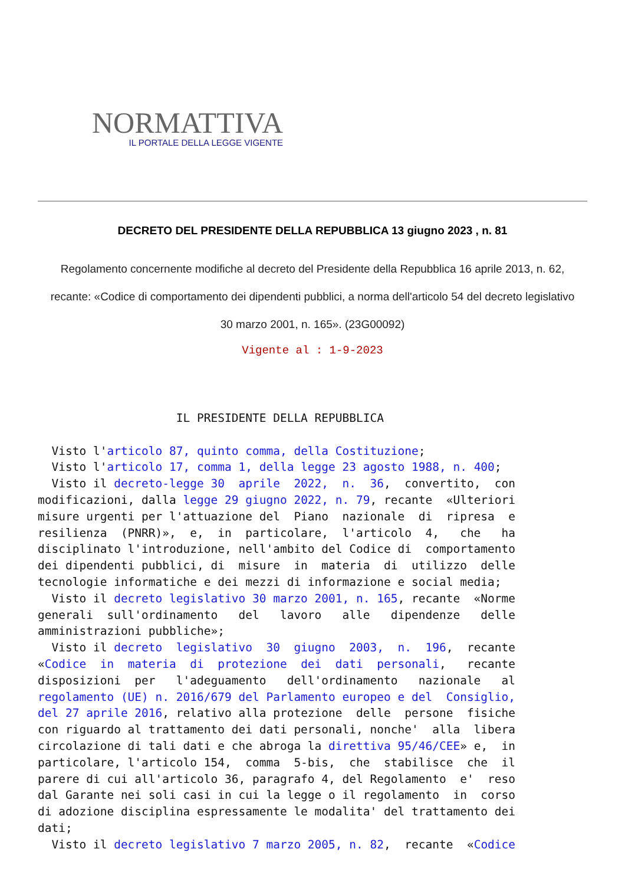NORMATTIVA
IL PORTALE DELLA LEGGE VIGENTE
DECRETO DEL PRESIDENTE DELLA REPUBBLICA 13 giugno 2023 , n. 81
Regolamento concernente modifiche al decreto del Presidente della Repubblica 16 aprile 2013, n. 62, recante: «Codice di comportamento dei dipendenti pubblici, a norma dell'articolo 54 del decreto legislativo 30 marzo 2001, n. 165». (23G00092)
Vigente al : 1-9-2023
                    IL PRESIDENTE DELLA REPUBBLICA

  Visto l'articolo 87, quinto comma, della Costituzione;
  Visto l'articolo 17, comma 1, della legge 23 agosto 1988, n. 400;
  Visto il decreto-legge 30  aprile  2022,  n.  36,  convertito,  con
modificazioni, dalla legge 29 giugno 2022, n. 79, recante  «Ulteriori
misure urgenti per l'attuazione del  Piano  nazionale  di  ripresa  e
resilienza  (PNRR)»,  e,  in  particolare,  l'articolo  4,   che   ha
disciplinato l'introduzione, nell'ambito del Codice di  comportamento
dei dipendenti pubblici, di  misure  in  materia  di  utilizzo  delle
tecnologie informatiche e dei mezzi di informazione e social media;
  Visto il decreto legislativo 30 marzo 2001, n. 165, recante  «Norme
generali  sull'ordinamento   del   lavoro   alle   dipendenze   delle
amministrazioni pubbliche»;
  Visto il decreto  legislativo  30  giugno  2003,  n.  196,  recante
«Codice  in  materia  di  protezione  dei  dati  personali,   recante
disposizioni  per   l'adeguamento   dell'ordinamento   nazionale   al
regolamento (UE) n. 2016/679 del Parlamento europeo e del  Consiglio,
del 27 aprile 2016, relativo alla protezione  delle  persone  fisiche
con riguardo al trattamento dei dati personali, nonche'  alla  libera
circolazione di tali dati e che abroga la direttiva 95/46/CEE» e,  in
particolare, l'articolo 154,  comma  5-bis,  che  stabilisce  che  il
parere di cui all'articolo 36, paragrafo 4, del Regolamento  e'  reso
dal Garante nei soli casi in cui la legge o il regolamento  in  corso
di adozione disciplina espressamente le modalita' del trattamento dei
dati;
  Visto il decreto legislativo 7 marzo 2005, n. 82,  recante  «Codice